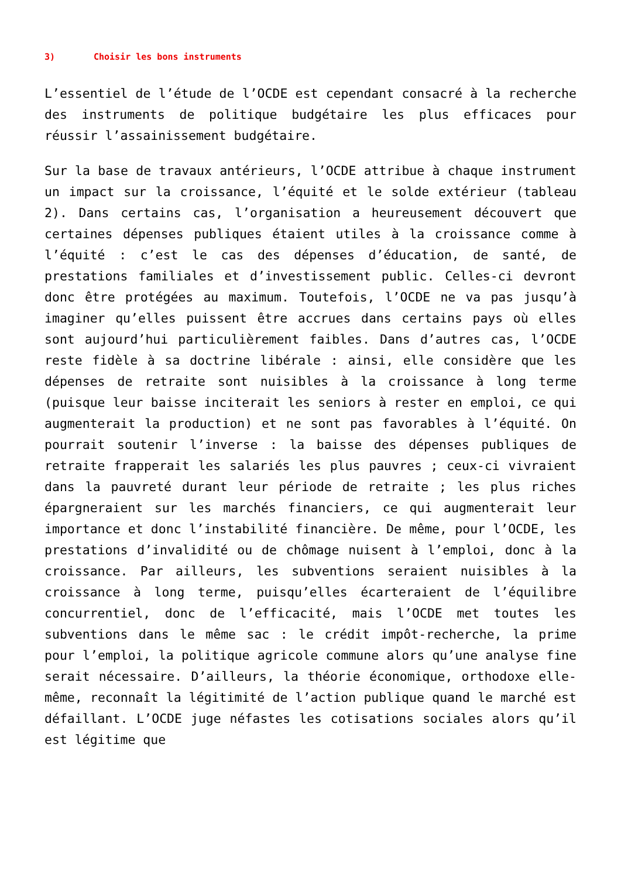3) Choisir les bons instruments
L’essentiel de l’étude de l’OCDE est cependant consacré à la recherche des instruments de politique budgétaire les plus efficaces pour réussir l’assainissement budgétaire.
Sur la base de travaux antérieurs, l’OCDE attribue à chaque instrument un impact sur la croissance, l’équité et le solde extérieur (tableau 2). Dans certains cas, l’organisation a heureusement découvert que certaines dépenses publiques étaient utiles à la croissance comme à l’équité : c’est le cas des dépenses d’éducation, de santé, de prestations familiales et d’investissement public. Celles-ci devront donc être protégées au maximum. Toutefois, l’OCDE ne va pas jusqu’à imaginer qu’elles puissent être accrues dans certains pays où elles sont aujourd’hui particulièrement faibles. Dans d’autres cas, l’OCDE reste fidèle à sa doctrine libérale : ainsi, elle considère que les dépenses de retraite sont nuisibles à la croissance à long terme (puisque leur baisse inciterait les seniors à rester en emploi, ce qui augmenterait la production) et ne sont pas favorables à l’équité. On pourrait soutenir l’inverse : la baisse des dépenses publiques de retraite frapperait les salariés les plus pauvres ; ceux-ci vivraient dans la pauvreté durant leur période de retraite ; les plus riches épargneraient sur les marchés financiers, ce qui augmenterait leur importance et donc l’instabilité financière. De même, pour l’OCDE, les prestations d’invalidité ou de chômage nuisent à l’emploi, donc à la croissance. Par ailleurs, les subventions seraient nuisibles à la croissance à long terme, puisqu’elles écarteraient de l’équilibre concurrentiel, donc de l’efficacité, mais l’OCDE met toutes les subventions dans le même sac : le crédit impôt-recherche, la prime pour l’emploi, la politique agricole commune alors qu’une analyse fine serait nécessaire. D’ailleurs, la théorie économique, orthodoxe elle-même, reconnaît la légitimité de l’action publique quand le marché est défaillant. L’OCDE juge néfastes les cotisations sociales alors qu’il est légitime que